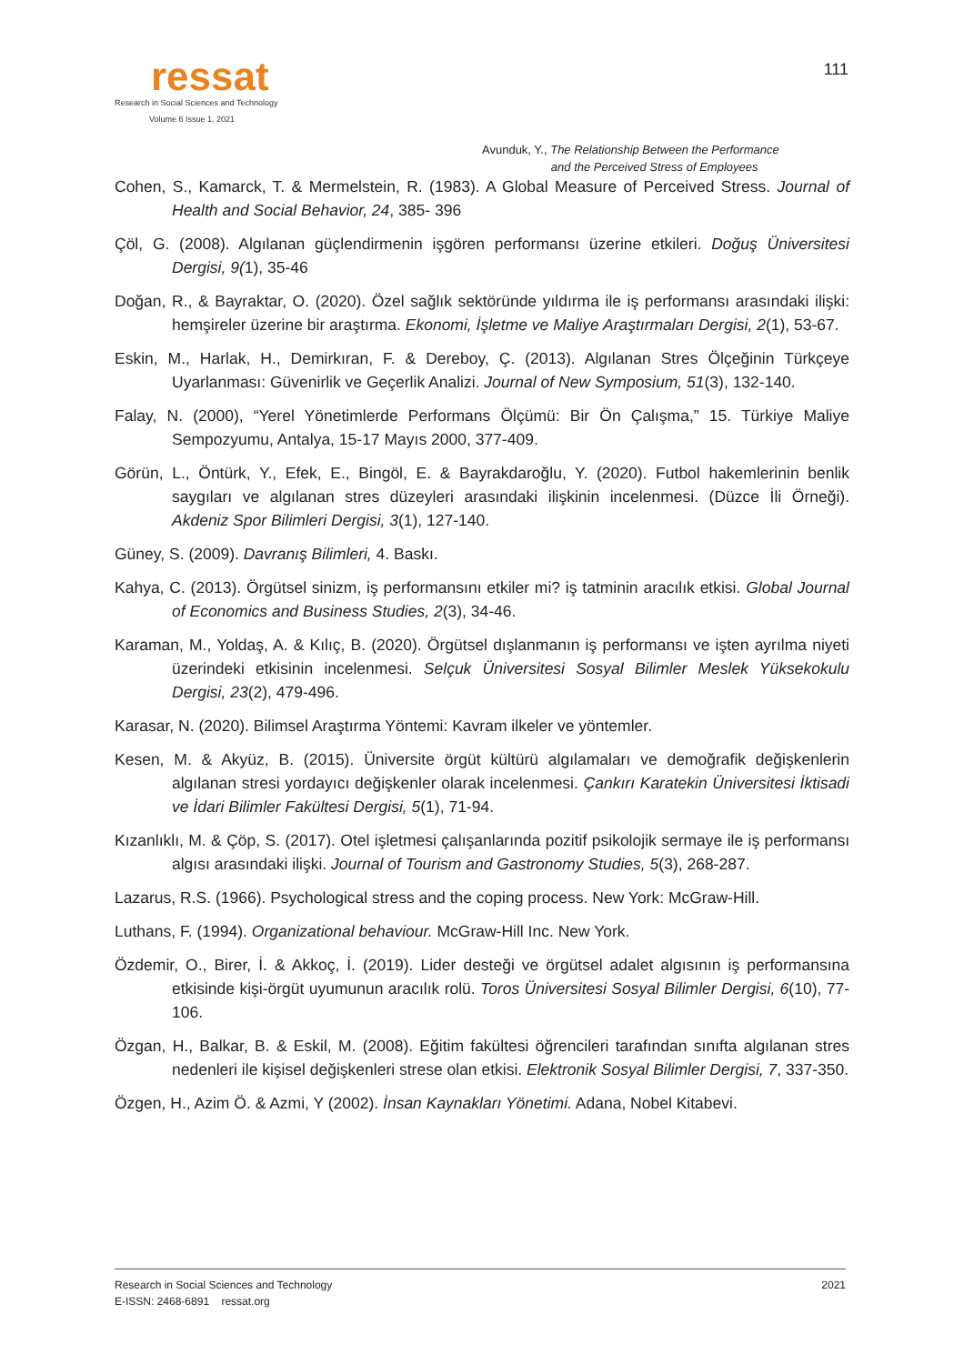ressat
Research in Social Sciences and Technology
Volume 6 Issue 1, 2021
111
Avunduk, Y., The Relationship Between the Performance
and the Perceived Stress of Employees
Cohen, S., Kamarck, T. & Mermelstein, R. (1983). A Global Measure of Perceived Stress. Journal of Health and Social Behavior, 24, 385- 396
Çöl, G. (2008). Algılanan güçlendirmenin işgören performansı üzerine etkileri. Doğuş Üniversitesi Dergisi, 9(1), 35-46
Doğan, R., & Bayraktar, O. (2020). Özel sağlık sektöründe yıldırma ile iş performansı arasındaki ilişki: hemşireler üzerine bir araştırma. Ekonomi, İşletme ve Maliye Araştırmaları Dergisi, 2(1), 53-67.
Eskin, M., Harlak, H., Demirkıran, F. & Dereboy, Ç. (2013). Algılanan Stres Ölçeğinin Türkçeye Uyarlanması: Güvenirlik ve Geçerlik Analizi. Journal of New Symposium, 51(3), 132-140.
Falay, N. (2000), “Yerel Yönetimlerde Performans Ölçümü: Bir Ön Çalışma,” 15. Türkiye Maliye Sempozyumu, Antalya, 15-17 Mayıs 2000, 377-409.
Görün, L., Öntürk, Y., Efek, E., Bingöl, E. & Bayrakdaroğlu, Y. (2020). Futbol hakemlerinin benlik saygıları ve algılanan stres düzeyleri arasındaki ilişkinin incelenmesi. (Düzce İli Örneği). Akdeniz Spor Bilimleri Dergisi, 3(1), 127-140.
Güney, S. (2009). Davranış Bilimleri, 4. Baskı.
Kahya, C. (2013). Örgütsel sinizm, iş performansını etkiler mi? iş tatminin aracılık etkisi. Global Journal of Economics and Business Studies, 2(3), 34-46.
Karaman, M., Yoldaş, A. & Kılıç, B. (2020). Örgütsel dışlanmanın iş performansı ve işten ayrılma niyeti üzerindeki etkisinin incelenmesi. Selçuk Üniversitesi Sosyal Bilimler Meslek Yüksekokulu Dergisi, 23(2), 479-496.
Karasar, N. (2020). Bilimsel Araştırma Yöntemi: Kavram ilkeler ve yöntemler.
Kesen, M. & Akyüz, B. (2015). Üniversite örgüt kültürü algılamaları ve demoğrafik değişkenlerin algılanan stresi yordayıcı değişkenler olarak incelenmesi. Çankırı Karatekin Üniversitesi İktisadi ve İdari Bilimler Fakültesi Dergisi, 5(1), 71-94.
Kızanlıklı, M. & Çöp, S. (2017). Otel işletmesi çalışanlarında pozitif psikolojik sermaye ile iş performansı algısı arasındaki ilişki. Journal of Tourism and Gastronomy Studies, 5(3), 268-287.
Lazarus, R.S. (1966). Psychological stress and the coping process. New York: McGraw-Hill.
Luthans, F. (1994). Organizational behaviour. McGraw-Hill Inc. New York.
Özdemir, O., Birer, İ. & Akkoç, İ. (2019). Lider desteği ve örgütsel adalet algısının iş performansına etkisinde kişi-örgüt uyumunun aracılık rolü. Toros Üniversitesi Sosyal Bilimler Dergisi, 6(10), 77-106.
Özgan, H., Balkar, B. & Eskil, M. (2008). Eğitim fakültesi öğrencileri tarafından sınıfta algılanan stres nedenleri ile kişisel değişkenleri strese olan etkisi. Elektronik Sosyal Bilimler Dergisi, 7, 337-350.
Özgen, H., Azim Ö. & Azmi, Y (2002). İnsan Kaynakları Yönetimi. Adana, Nobel Kitabevi.
2021 Research in Social Sciences and Technology
E-ISSN: 2468-6891 ressat.org